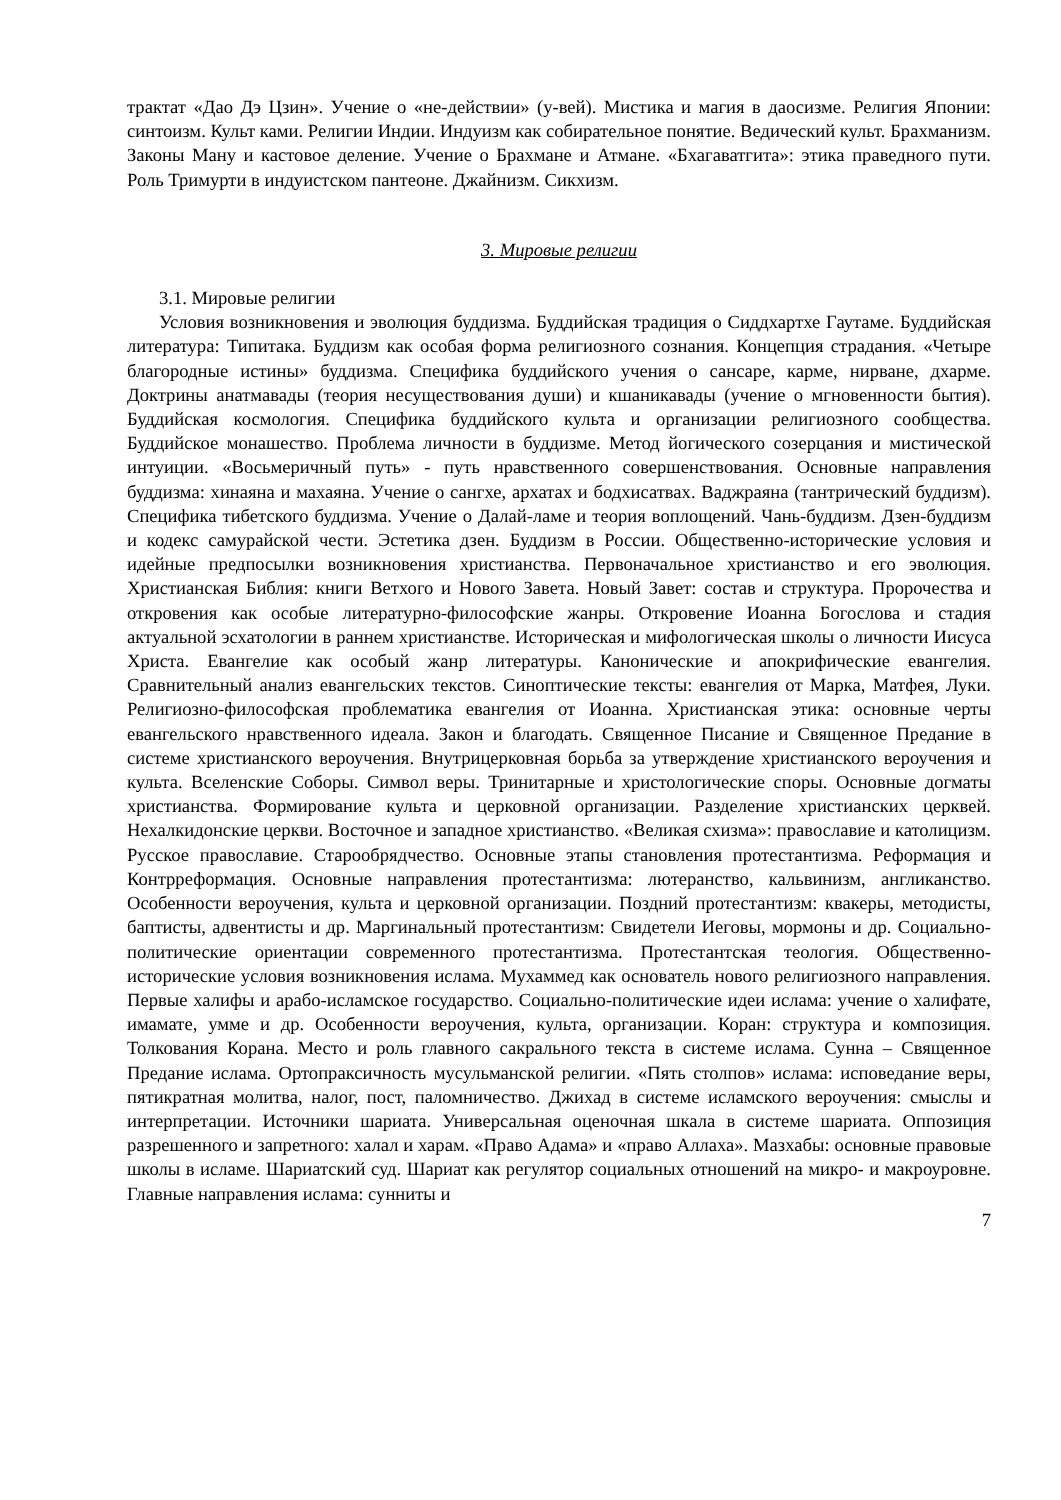трактат «Дао Дэ Цзин». Учение о «не-действии» (у-вей). Мистика и магия в даосизме. Религия Японии: синтоизм. Культ ками. Религии Индии. Индуизм как собирательное понятие. Ведический культ. Брахманизм. Законы Ману и кастовое деление. Учение о Брахмане и Атмане. «Бхагаватгита»: этика праведного пути. Роль Тримурти в индуистском пантеоне. Джайнизм. Сикхизм.
3. Мировые религии
3.1. Мировые религии
Условия возникновения и эволюция буддизма. Буддийская традиция о Сиддхартхе Гаутаме. Буддийская литература: Типитака. Буддизм как особая форма религиозного сознания. Концепция страдания. «Четыре благородные истины» буддизма. Специфика буддийского учения о сансаре, карме, нирване, дхарме. Доктрины анатмавады (теория несуществования души) и кшаникавады (учение о мгновенности бытия). Буддийская космология. Специфика буддийского культа и организации религиозного сообщества. Буддийское монашество. Проблема личности в буддизме. Метод йогического созерцания и мистической интуиции. «Восьмеричный путь» - путь нравственного совершенствования. Основные направления буддизма: хинаяна и махаяна. Учение о сангхе, архатах и бодхисатвах. Ваджраяна (тантрический буддизм). Специфика тибетского буддизма. Учение о Далай-ламе и теория воплощений. Чань-буддизм. Дзен-буддизм и кодекс самурайской чести. Эстетика дзен. Буддизм в России. Общественно-исторические условия и идейные предпосылки возникновения христианства. Первоначальное христианство и его эволюция. Христианская Библия: книги Ветхого и Нового Завета. Новый Завет: состав и структура. Пророчества и откровения как особые литературно-философские жанры. Откровение Иоанна Богослова и стадия актуальной эсхатологии в раннем христианстве. Историческая и мифологическая школы о личности Иисуса Христа. Евангелие как особый жанр литературы. Канонические и апокрифические евангелия. Сравнительный анализ евангельских текстов. Синоптические тексты: евангелия от Марка, Матфея, Луки. Религиозно-философская проблематика евангелия от Иоанна. Христианская этика: основные черты евангельского нравственного идеала. Закон и благодать. Священное Писание и Священное Предание в системе христианского вероучения. Внутрицерковная борьба за утверждение христианского вероучения и культа. Вселенские Соборы. Символ веры. Тринитарные и христологические споры. Основные догматы христианства. Формирование культа и церковной организации. Разделение христианских церквей. Нехалкидонские церкви. Восточное и западное христианство. «Великая схизма»: православие и католицизм. Русское православие. Старообрядчество. Основные этапы становления протестантизма. Реформация и Контрреформация. Основные направления протестантизма: лютеранство, кальвинизм, англиканство. Особенности вероучения, культа и церковной организации. Поздний протестантизм: квакеры, методисты, баптисты, адвентисты и др. Маргинальный протестантизм: Свидетели Иеговы, мормоны и др. Социально-политические ориентации современного протестантизма. Протестантская теология. Общественно-исторические условия возникновения ислама. Мухаммед как основатель нового религиозного направления. Первые халифы и арабо-исламское государство. Социально-политические идеи ислама: учение о халифате, имамате, умме и др. Особенности вероучения, культа, организации. Коран: структура и композиция. Толкования Корана. Место и роль главного сакрального текста в системе ислама. Сунна – Священное Предание ислама. Ортопраксичность мусульманской религии. «Пять столпов» ислама: исповедание веры, пятикратная молитва, налог, пост, паломничество. Джихад в системе исламского вероучения: смыслы и интерпретации. Источники шариата. Универсальная оценочная шкала в системе шариата. Оппозиция разрешенного и запретного: халал и харам. «Право Адама» и «право Аллаха». Мазхабы: основные правовые школы в исламе. Шариатский суд. Шариат как регулятор социальных отношений на микро- и макроуровне. Главные направления ислама: сунниты и
7